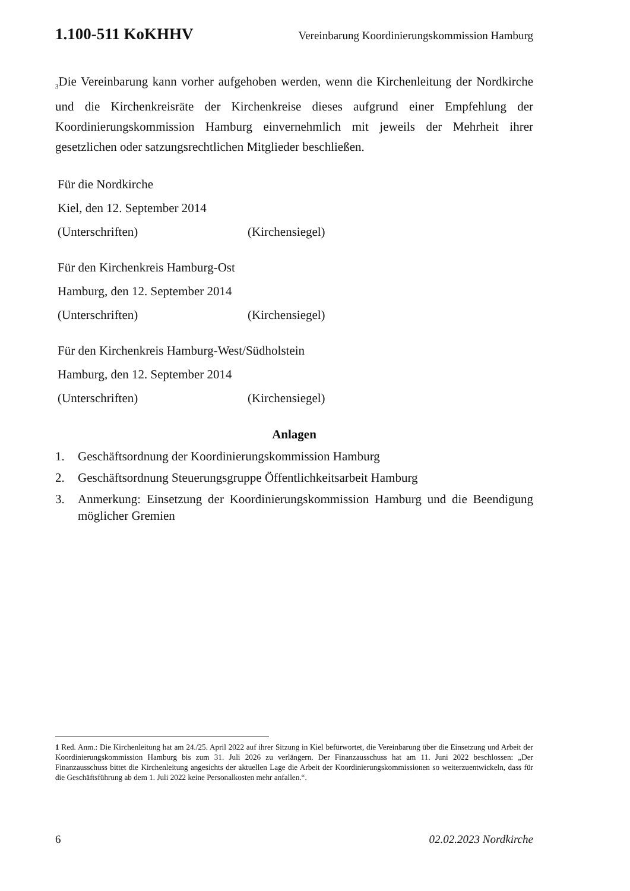1.100-511 KoKHHV Vereinbarung Koordinierungskommission Hamburg
<sub>3</sub>Die Vereinbarung kann vorher aufgehoben werden, wenn die Kirchenleitung der Nordkirche und die Kirchenkreisräte der Kirchenkreise dieses aufgrund einer Empfehlung der Koordinierungskommission Hamburg einvernehmlich mit jeweils der Mehrheit ihrer gesetzlichen oder satzungsrechtlichen Mitglieder beschließen.
Für die Nordkirche
Kiel, den 12. September 2014
(Unterschriften) (Kirchensiegel)
Für den Kirchenkreis Hamburg-Ost
Hamburg, den 12. September 2014
(Unterschriften) (Kirchensiegel)
Für den Kirchenkreis Hamburg-West/Südholstein
Hamburg, den 12. September 2014
(Unterschriften) (Kirchensiegel)
Anlagen
1. Geschäftsordnung der Koordinierungskommission Hamburg
2. Geschäftsordnung Steuerungsgruppe Öffentlichkeitsarbeit Hamburg
3. Anmerkung: Einsetzung der Koordinierungskommission Hamburg und die Beendigung möglicher Gremien
1 Red. Anm.: Die Kirchenleitung hat am 24./25. April 2022 auf ihrer Sitzung in Kiel befürwortet, die Vereinbarung über die Einsetzung und Arbeit der Koordinierungskommission Hamburg bis zum 31. Juli 2026 zu verlängern. Der Finanzausschuss hat am 11. Juni 2022 beschlossen: „Der Finanzausschuss bittet die Kirchenleitung angesichts der aktuellen Lage die Arbeit der Koordinierungskommissionen so weiterzuentwickeln, dass für die Geschäftsführung ab dem 1. Juli 2022 keine Personalkosten mehr anfallen.“.
6 02.02.2023 Nordkirche